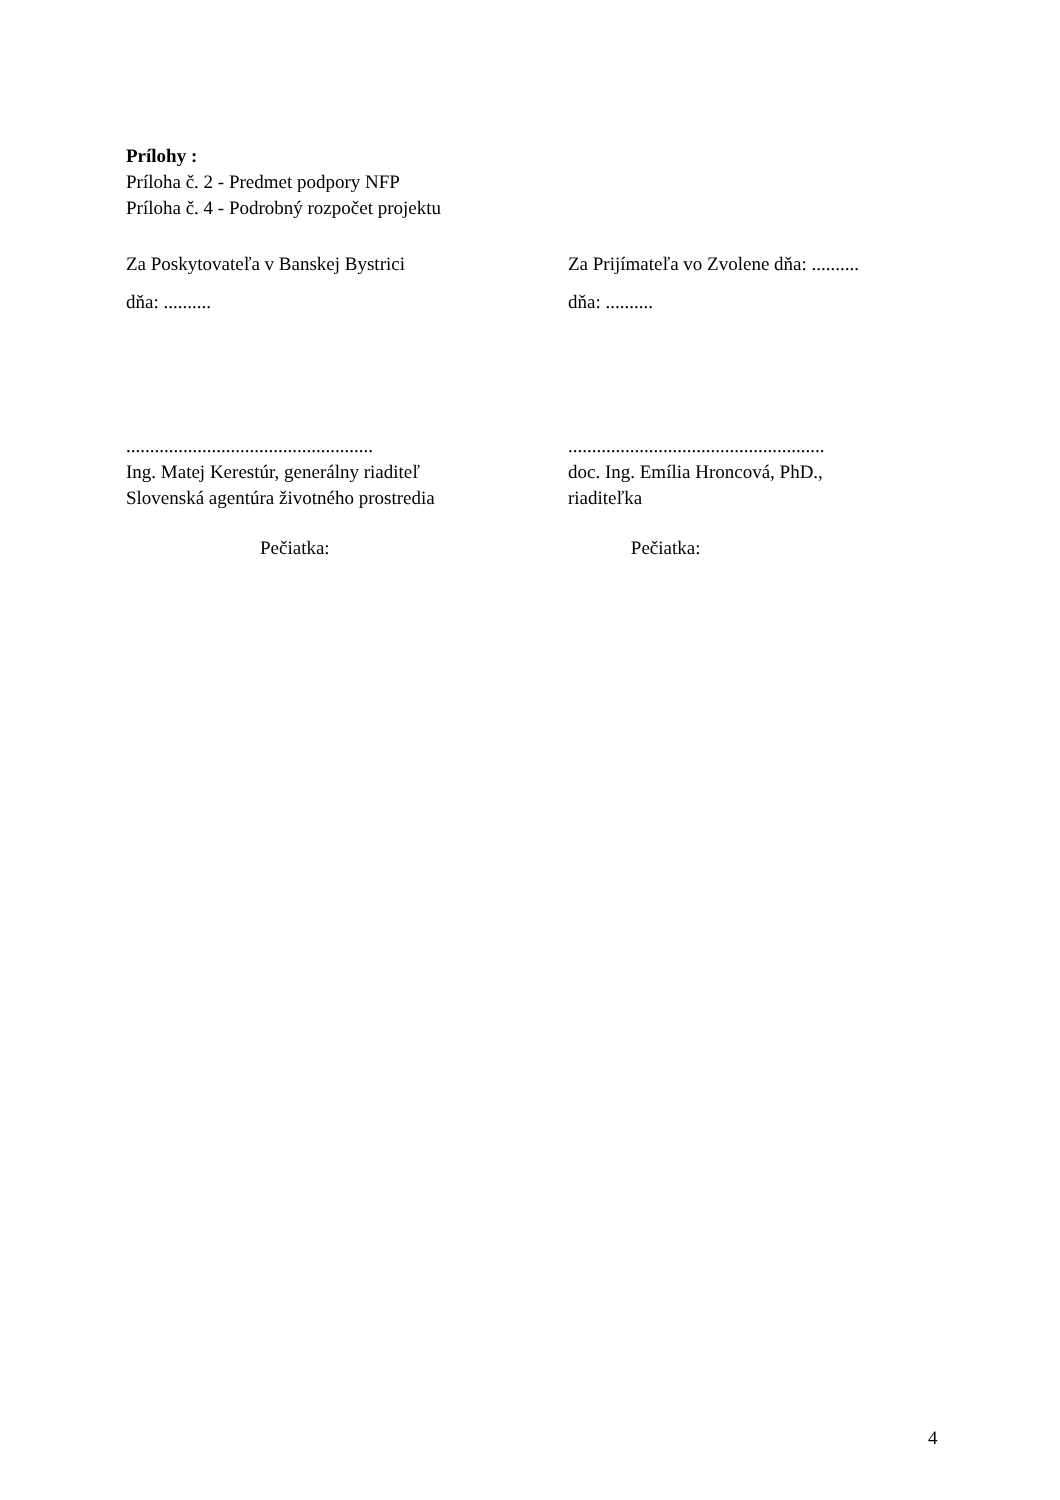Prílohy :
Príloha č. 2 - Predmet podpory NFP
Príloha č. 4 - Podrobný rozpočet projektu
Za Poskytovateľa v Banskej Bystrici Za Prijímateľa vo Zvolene dňa: ..........
dňa: .......... dňa: ..........
....................................................
......................................................
Ing. Matej Kerestúr, generálny riaditeľ
Slovenská agentúra životného prostredia
doc. Ing. Emília Hroncová, PhD.,
riaditeľka
Pečiatka: Pečiatka:
4